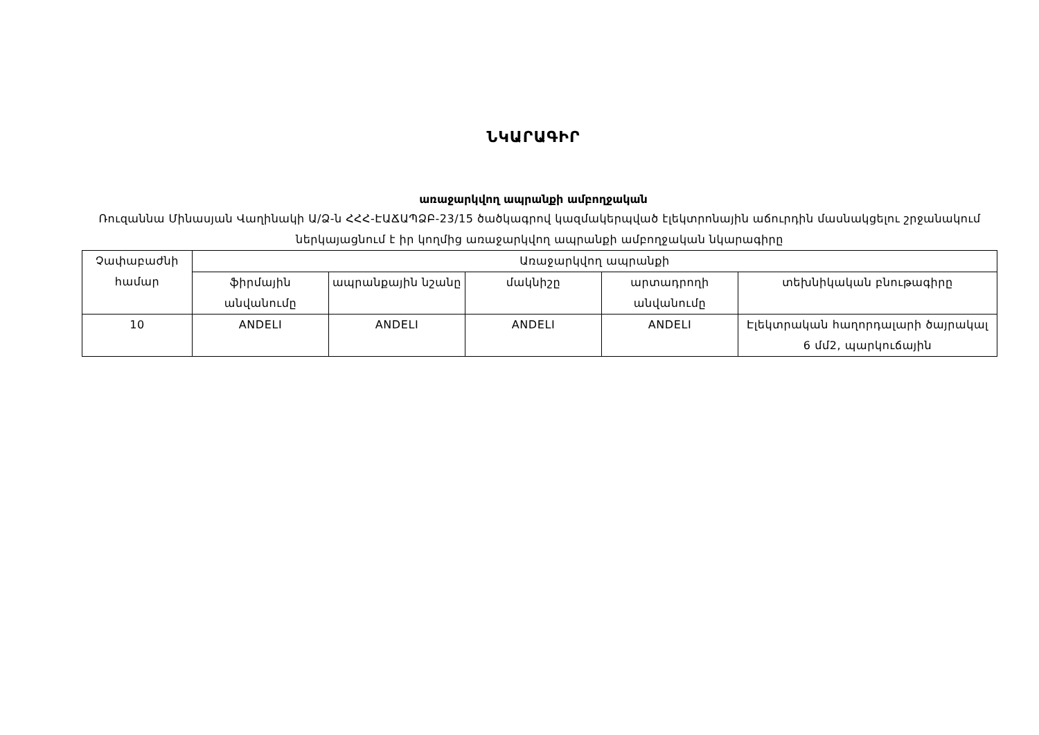ՆԿԱՐԱԳԻՐ
առաջարկվող ապրանքի ամբողջական
Ռուզաննա Մինասյան Վաղինակի Ա/Ձ-ն ՀՀՀ-ԷԱՃԱՊՁԲ-23/15 ծածկագրով կազմակերպված էլեկտրոնային աճուրդին մասնակցելու շրջանակում ներկայացնում է իր կողմից առաջարկվող ապրանքի ամբողջական նկարագիրը
| Չափաբաժնի համար | Առաջարկվող ապրանքի | | | | |
| --- | --- | --- | --- | --- | --- |
| | ֆիրմային անվանումը | ապրանքային նշանը | մակնիշը | արտադրողի անվանումը | տեխնիկական բնութագիրը |
| 10 | ANDELI | ANDELI | ANDELI | ANDELI | Էլեկտրական հաղորդալարի ծայրակալ 6 մմ2, պարկուճային |